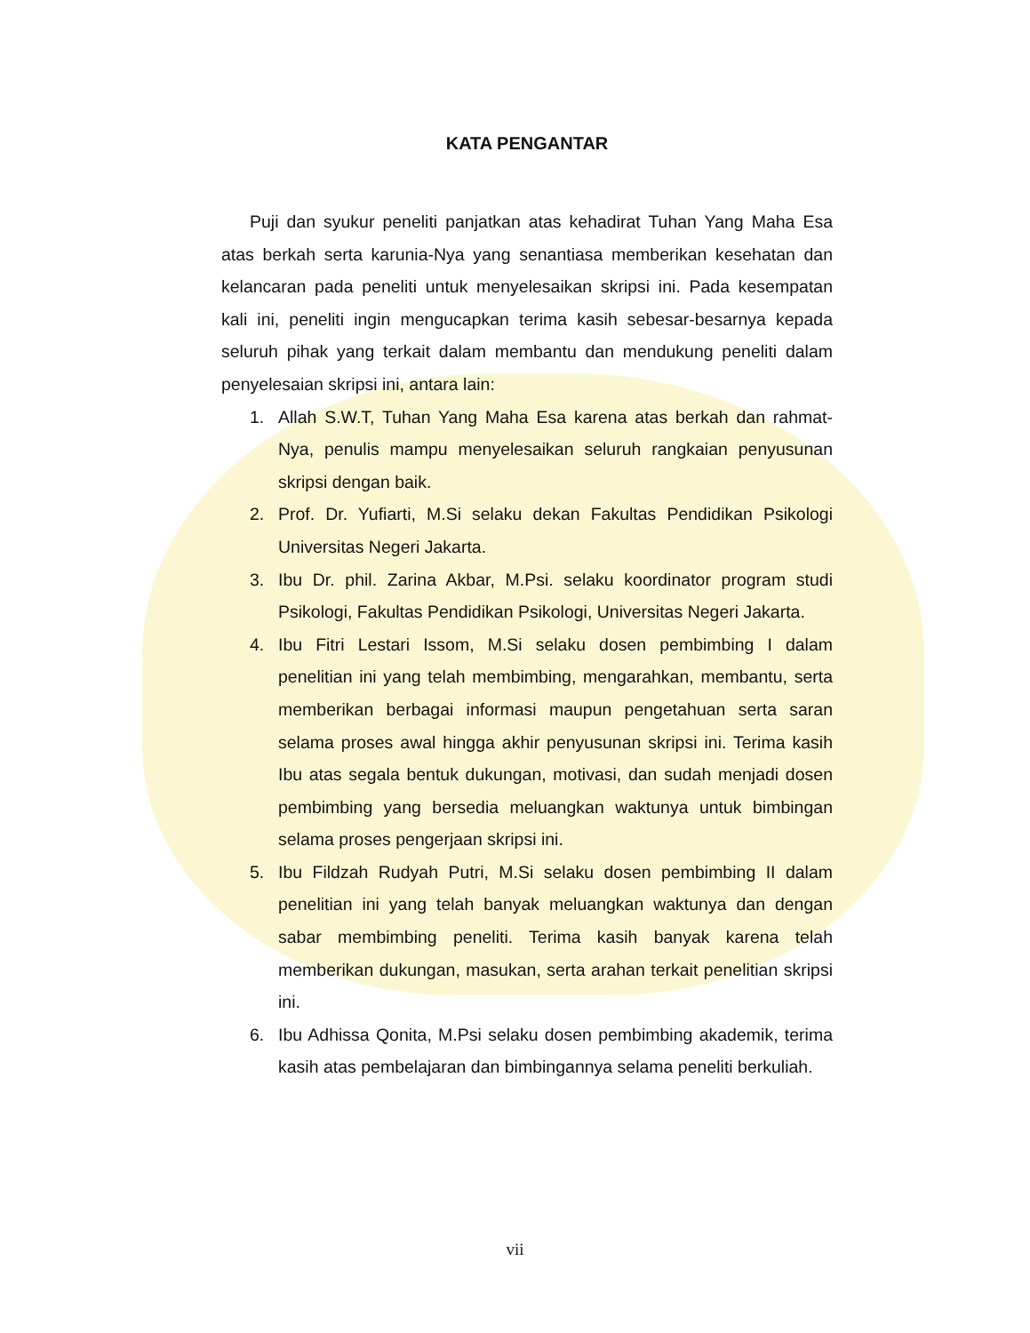KATA PENGANTAR
Puji dan syukur peneliti panjatkan atas kehadirat Tuhan Yang Maha Esa atas berkah serta karunia-Nya yang senantiasa memberikan kesehatan dan kelancaran pada peneliti untuk menyelesaikan skripsi ini. Pada kesempatan kali ini, peneliti ingin mengucapkan terima kasih sebesar-besarnya kepada seluruh pihak yang terkait dalam membantu dan mendukung peneliti dalam penyelesaian skripsi ini, antara lain:
1. Allah S.W.T, Tuhan Yang Maha Esa karena atas berkah dan rahmat-Nya, penulis mampu menyelesaikan seluruh rangkaian penyusunan skripsi dengan baik.
2. Prof. Dr. Yufiarti, M.Si selaku dekan Fakultas Pendidikan Psikologi Universitas Negeri Jakarta.
3. Ibu Dr. phil. Zarina Akbar, M.Psi. selaku koordinator program studi Psikologi, Fakultas Pendidikan Psikologi, Universitas Negeri Jakarta.
4. Ibu Fitri Lestari Issom, M.Si selaku dosen pembimbing I dalam penelitian ini yang telah membimbing, mengarahkan, membantu, serta memberikan berbagai informasi maupun pengetahuan serta saran selama proses awal hingga akhir penyusunan skripsi ini. Terima kasih Ibu atas segala bentuk dukungan, motivasi, dan sudah menjadi dosen pembimbing yang bersedia meluangkan waktunya untuk bimbingan selama proses pengerjaan skripsi ini.
5. Ibu Fildzah Rudyah Putri, M.Si selaku dosen pembimbing II dalam penelitian ini yang telah banyak meluangkan waktunya dan dengan sabar membimbing peneliti. Terima kasih banyak karena telah memberikan dukungan, masukan, serta arahan terkait penelitian skripsi ini.
6. Ibu Adhissa Qonita, M.Psi selaku dosen pembimbing akademik, terima kasih atas pembelajaran dan bimbingannya selama peneliti berkuliah.
vii